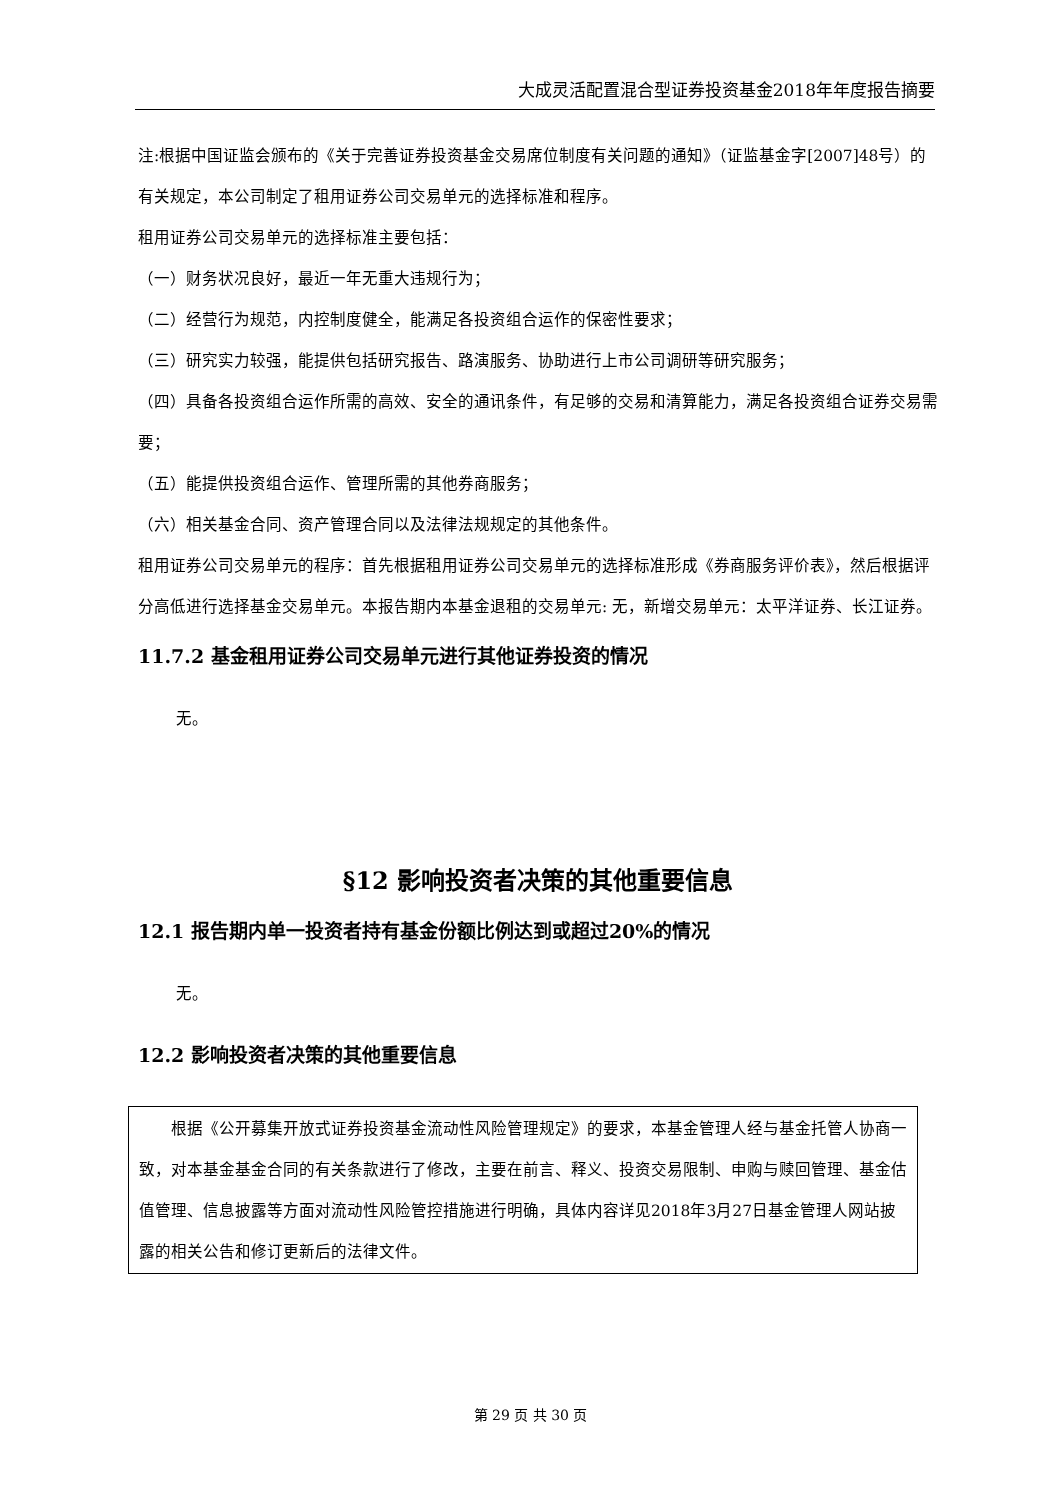大成灵活配置混合型证券投资基金2018年年度报告摘要
注:根据中国证监会颁布的《关于完善证券投资基金交易席位制度有关问题的通知》（证监基金字[2007]48号）的有关规定，本公司制定了租用证券公司交易单元的选择标准和程序。
租用证券公司交易单元的选择标准主要包括：
（一）财务状况良好，最近一年无重大违规行为；
（二）经营行为规范，内控制度健全，能满足各投资组合运作的保密性要求；
（三）研究实力较强，能提供包括研究报告、路演服务、协助进行上市公司调研等研究服务；
（四）具备各投资组合运作所需的高效、安全的通讯条件，有足够的交易和清算能力，满足各投资组合证券交易需要；
（五）能提供投资组合运作、管理所需的其他券商服务；
（六）相关基金合同、资产管理合同以及法律法规规定的其他条件。
租用证券公司交易单元的程序：首先根据租用证券公司交易单元的选择标准形成《券商服务评价表》，然后根据评分高低进行选择基金交易单元。本报告期内本基金退租的交易单元: 无，新增交易单元：太平洋证券、长江证券。
11.7.2 基金租用证券公司交易单元进行其他证券投资的情况
无。
§12 影响投资者决策的其他重要信息
12.1 报告期内单一投资者持有基金份额比例达到或超过20%的情况
无。
12.2 影响投资者决策的其他重要信息
　　根据《公开募集开放式证券投资基金流动性风险管理规定》的要求，本基金管理人经与基金托管人协商一致，对本基金基金合同的有关条款进行了修改，主要在前言、释义、投资交易限制、申购与赎回管理、基金估值管理、信息披露等方面对流动性风险管控措施进行明确，具体内容详见2018年3月27日基金管理人网站披露的相关公告和修订更新后的法律文件。
第 29 页 共 30 页